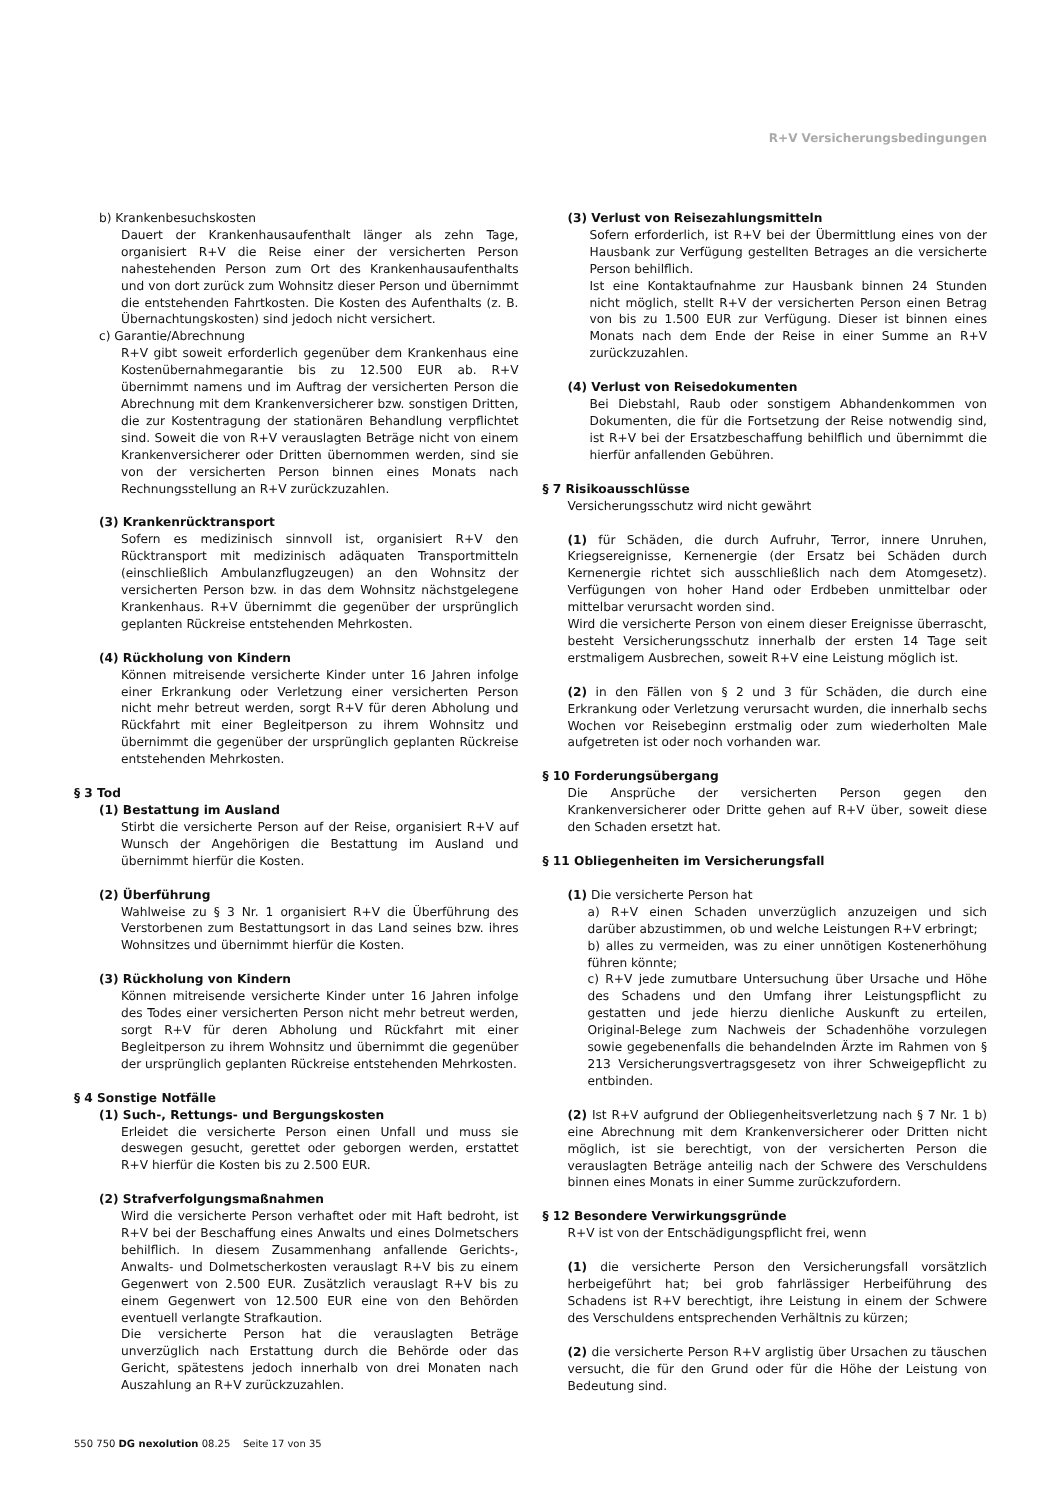R+V Versicherungsbedingungen
b) Krankenbesuchskosten
Dauert der Krankenhausaufenthalt länger als zehn Tage, organisiert R+V die Reise einer der versicherten Person nahestehenden Person zum Ort des Krankenhausaufenthalts und von dort zurück zum Wohnsitz dieser Person und übernimmt die entstehenden Fahrtkosten. Die Kosten des Aufenthalts (z. B. Übernachtungskosten) sind jedoch nicht versichert.
c) Garantie/Abrechnung
R+V gibt soweit erforderlich gegenüber dem Krankenhaus eine Kostenübernahmegarantie bis zu 12.500 EUR ab. R+V übernimmt namens und im Auftrag der versicherten Person die Abrechnung mit dem Krankenversicherer bzw. sonstigen Dritten, die zur Kostentragung der stationären Behandlung verpflichtet sind. Soweit die von R+V verauslagten Beträge nicht von einem Krankenversicherer oder Dritten übernommen werden, sind sie von der versicherten Person binnen eines Monats nach Rechnungsstellung an R+V zurückzuzahlen.
(3) Krankenrücktransport
Sofern es medizinisch sinnvoll ist, organisiert R+V den Rücktransport mit medizinisch adäquaten Transportmitteln (einschließlich Ambulanzflugzeugen) an den Wohnsitz der versicherten Person bzw. in das dem Wohnsitz nächstgelegene Krankenhaus. R+V übernimmt die gegenüber der ursprünglich geplanten Rückreise entstehenden Mehrkosten.
(4) Rückholung von Kindern
Können mitreisende versicherte Kinder unter 16 Jahren infolge einer Erkrankung oder Verletzung einer versicherten Person nicht mehr betreut werden, sorgt R+V für deren Abholung und Rückfahrt mit einer Begleitperson zu ihrem Wohnsitz und übernimmt die gegenüber der ursprünglich geplanten Rückreise entstehenden Mehrkosten.
§ 3 Tod
(1) Bestattung im Ausland
Stirbt die versicherte Person auf der Reise, organisiert R+V auf Wunsch der Angehörigen die Bestattung im Ausland und übernimmt hierfür die Kosten.
(2) Überführung
Wahlweise zu § 3 Nr. 1 organisiert R+V die Überführung des Verstorbenen zum Bestattungsort in das Land seines bzw. ihres Wohnsitzes und übernimmt hierfür die Kosten.
(3) Rückholung von Kindern
Können mitreisende versicherte Kinder unter 16 Jahren infolge des Todes einer versicherten Person nicht mehr betreut werden, sorgt R+V für deren Abholung und Rückfahrt mit einer Begleitperson zu ihrem Wohnsitz und übernimmt die gegenüber der ursprünglich geplanten Rückreise entstehenden Mehrkosten.
§ 4 Sonstige Notfälle
(1) Such-, Rettungs- und Bergungskosten
Erleidet die versicherte Person einen Unfall und muss sie deswegen gesucht, gerettet oder geborgen werden, erstattet R+V hierfür die Kosten bis zu 2.500 EUR.
(2) Strafverfolgungsmaßnahmen
Wird die versicherte Person verhaftet oder mit Haft bedroht, ist R+V bei der Beschaffung eines Anwalts und eines Dolmetschers behilflich. In diesem Zusammenhang anfallende Gerichts-, Anwalts- und Dolmetscherkosten verauslagt R+V bis zu einem Gegenwert von 2.500 EUR. Zusätzlich verauslagt R+V bis zu einem Gegenwert von 12.500 EUR eine von den Behörden eventuell verlangte Strafkaution.
Die versicherte Person hat die verauslagten Beträge unverzüglich nach Erstattung durch die Behörde oder das Gericht, spätestens jedoch innerhalb von drei Monaten nach Auszahlung an R+V zurückzuzahlen.
(3) Verlust von Reisezahlungsmitteln
Sofern erforderlich, ist R+V bei der Übermittlung eines von der Hausbank zur Verfügung gestellten Betrages an die versicherte Person behilflich.
Ist eine Kontaktaufnahme zur Hausbank binnen 24 Stunden nicht möglich, stellt R+V der versicherten Person einen Betrag von bis zu 1.500 EUR zur Verfügung. Dieser ist binnen eines Monats nach dem Ende der Reise in einer Summe an R+V zurückzuzahlen.
(4) Verlust von Reisedokumenten
Bei Diebstahl, Raub oder sonstigem Abhandenkommen von Dokumenten, die für die Fortsetzung der Reise notwendig sind, ist R+V bei der Ersatzbeschaffung behilflich und übernimmt die hierfür anfallenden Gebühren.
§ 7 Risikoausschlüsse
Versicherungsschutz wird nicht gewährt
(1) für Schäden, die durch Aufruhr, Terror, innere Unruhen, Kriegsereignisse, Kernenergie (der Ersatz bei Schäden durch Kernenergie richtet sich ausschließlich nach dem Atomgesetz). Verfügungen von hoher Hand oder Erdbeben unmittelbar oder mittelbar verursacht worden sind.
Wird die versicherte Person von einem dieser Ereignisse überrascht, besteht Versicherungsschutz innerhalb der ersten 14 Tage seit erstmaligem Ausbrechen, soweit R+V eine Leistung möglich ist.
(2) in den Fällen von § 2 und 3 für Schäden, die durch eine Erkrankung oder Verletzung verursacht wurden, die innerhalb sechs Wochen vor Reisebeginn erstmalig oder zum wiederholten Male aufgetreten ist oder noch vorhanden war.
§ 10 Forderungsübergang
Die Ansprüche der versicherten Person gegen den Krankenversicherer oder Dritte gehen auf R+V über, soweit diese den Schaden ersetzt hat.
§ 11 Obliegenheiten im Versicherungsfall
(1) Die versicherte Person hat
a) R+V einen Schaden unverzüglich anzuzeigen und sich darüber abzustimmen, ob und welche Leistungen R+V erbringt;
b) alles zu vermeiden, was zu einer unnötigen Kostenerhöhung führen könnte;
c) R+V jede zumutbare Untersuchung über Ursache und Höhe des Schadens und den Umfang ihrer Leistungspflicht zu gestatten und jede hierzu dienliche Auskunft zu erteilen, Original-Belege zum Nachweis der Schadenhöhe vorzulegen sowie gegebenenfalls die behandelnden Ärzte im Rahmen von § 213 Versicherungsvertragsgesetz von ihrer Schweigepflicht zu entbinden.
(2) Ist R+V aufgrund der Obliegenheitsverletzung nach § 7 Nr. 1 b) eine Abrechnung mit dem Krankenversicherer oder Dritten nicht möglich, ist sie berechtigt, von der versicherten Person die verauslagten Beträge anteilig nach der Schwere des Verschuldens binnen eines Monats in einer Summe zurückzufordern.
§ 12 Besondere Verwirkungsgründe
R+V ist von der Entschädigungspflicht frei, wenn
(1) die versicherte Person den Versicherungsfall vorsätzlich herbeigeführt hat; bei grob fahrlässiger Herbeiführung des Schadens ist R+V berechtigt, ihre Leistung in einem der Schwere des Verschuldens entsprechenden Verhältnis zu kürzen;
(2) die versicherte Person R+V arglistig über Ursachen zu täuschen versucht, die für den Grund oder für die Höhe der Leistung von Bedeutung sind.
550 750 DG nexolution 08.25 Seite 17 von 35